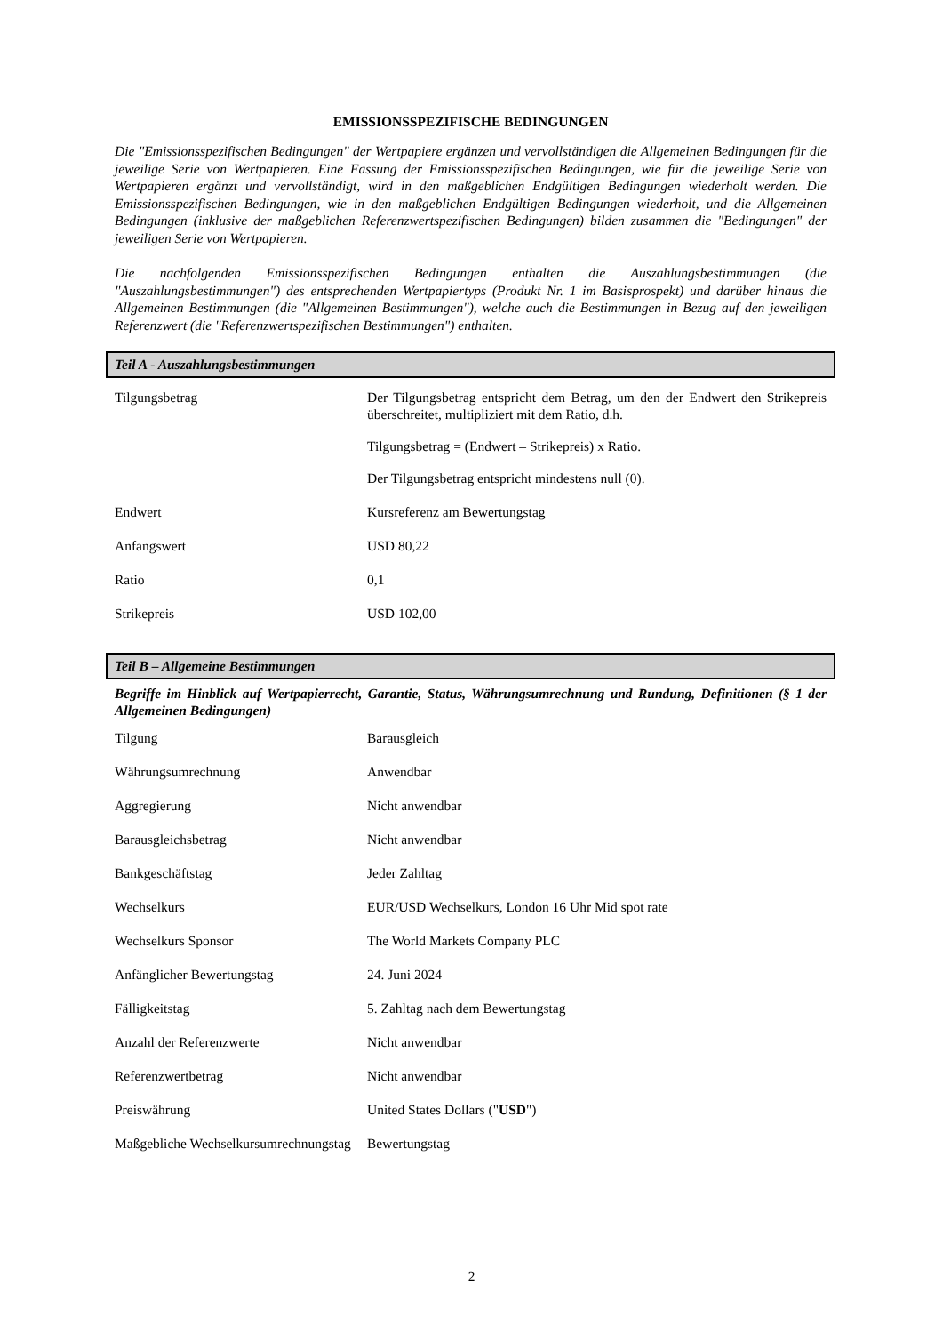EMISSIONSSPEZIFISCHE BEDINGUNGEN
Die "Emissionsspezifischen Bedingungen" der Wertpapiere ergänzen und vervollständigen die Allgemeinen Bedingungen für die jeweilige Serie von Wertpapieren. Eine Fassung der Emissionsspezifischen Bedingungen, wie für die jeweilige Serie von Wertpapieren ergänzt und vervollständigt, wird in den maßgeblichen Endgültigen Bedingungen wiederholt werden. Die Emissionsspezifischen Bedingungen, wie in den maßgeblichen Endgültigen Bedingungen wiederholt, und die Allgemeinen Bedingungen (inklusive der maßgeblichen Referenzwertspezifischen Bedingungen) bilden zusammen die "Bedingungen" der jeweiligen Serie von Wertpapieren.
Die nachfolgenden Emissionsspezifischen Bedingungen enthalten die Auszahlungsbestimmungen (die "Auszahlungsbestimmungen") des entsprechenden Wertpapiertyps (Produkt Nr. 1 im Basisprospekt) und darüber hinaus die Allgemeinen Bestimmungen (die "Allgemeinen Bestimmungen"), welche auch die Bestimmungen in Bezug auf den jeweiligen Referenzwert (die "Referenzwertspezifischen Bestimmungen") enthalten.
Teil A - Auszahlungsbestimmungen
| Tilgungsbetrag | Der Tilgungsbetrag entspricht dem Betrag, um den der Endwert den Strikepreis überschreitet, multipliziert mit dem Ratio, d.h. Tilgungsbetrag = (Endwert – Strikepreis) x Ratio. Der Tilgungsbetrag entspricht mindestens null (0). |
| Endwert | Kursreferenz am Bewertungstag |
| Anfangswert | USD 80,22 |
| Ratio | 0,1 |
| Strikepreis | USD 102,00 |
Teil B – Allgemeine Bestimmungen
Begriffe im Hinblick auf Wertpapierrecht, Garantie, Status, Währungsumrechnung und Rundung, Definitionen (§ 1 der Allgemeinen Bedingungen)
| Tilgung | Barausgleich |
| Währungsumrechnung | Anwendbar |
| Aggregierung | Nicht anwendbar |
| Barausgleichsbetrag | Nicht anwendbar |
| Bankgeschäftstag | Jeder Zahltag |
| Wechselkurs | EUR/USD Wechselkurs, London 16 Uhr Mid spot rate |
| Wechselkurs Sponsor | The World Markets Company PLC |
| Anfänglicher Bewertungstag | 24. Juni 2024 |
| Fälligkeitstag | 5. Zahltag nach dem Bewertungstag |
| Anzahl der Referenzwerte | Nicht anwendbar |
| Referenzwertbetrag | Nicht anwendbar |
| Preiswährung | United States Dollars (" USD ") |
| Maßgebliche Wechselkursumrechnungstag | Bewertungstag |
2